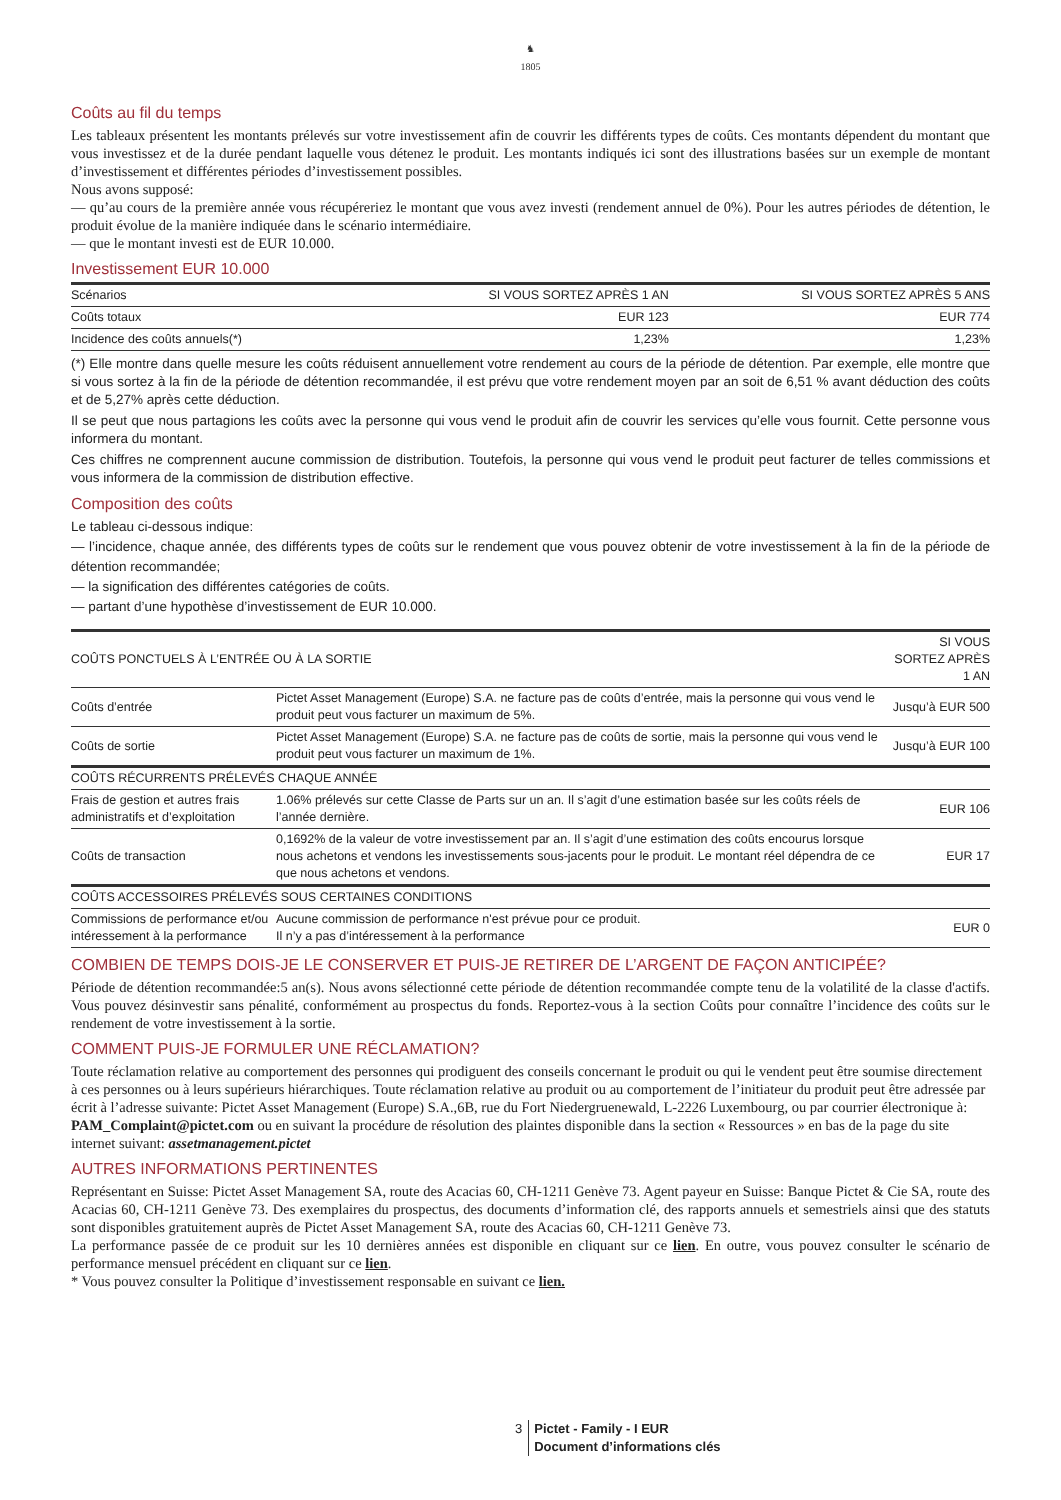♞
1805
Coûts au fil du temps
Les tableaux présentent les montants prélevés sur votre investissement afin de couvrir les différents types de coûts. Ces montants dépendent du montant que vous investissez et de la durée pendant laquelle vous détenez le produit. Les montants indiqués ici sont des illustrations basées sur un exemple de montant d’investissement et différentes périodes d’investissement possibles.
Nous avons supposé:
— qu’au cours de la première année vous récupéreriez le montant que vous avez investi (rendement annuel de 0%). Pour les autres périodes de détention, le produit évolue de la manière indiquée dans le scénario intermédiaire.
— que le montant investi est de EUR 10.000.
Investissement EUR 10.000
| Scénarios | SI VOUS SORTEZ APRÈS 1 AN | SI VOUS SORTEZ APRÈS 5 ANS |
| --- | --- | --- |
| Coûts totaux | EUR 123 | EUR 774 |
| Incidence des coûts annuels(*) | 1,23% | 1,23% |
(*) Elle montre dans quelle mesure les coûts réduisent annuellement votre rendement au cours de la période de détention. Par exemple, elle montre que si vous sortez à la fin de la période de détention recommandée, il est prévu que votre rendement moyen par an soit de 6,51 % avant déduction des coûts et de 5,27% après cette déduction.
Il se peut que nous partagions les coûts avec la personne qui vous vend le produit afin de couvrir les services qu’elle vous fournit. Cette personne vous informera du montant.
Ces chiffres ne comprennent aucune commission de distribution. Toutefois, la personne qui vous vend le produit peut facturer de telles commissions et vous informera de la commission de distribution effective.
Composition des coûts
Le tableau ci-dessous indique:
— l’incidence, chaque année, des différents types de coûts sur le rendement que vous pouvez obtenir de votre investissement à la fin de la période de détention recommandée;
— la signification des différentes catégories de coûts.
— partant d’une hypothèse d’investissement de EUR 10.000.
| COÛTS PONCTUELS À L’ENTRÉE OU À LA SORTIE | | SI VOUS SORTEZ APRÈS 1 AN |
| --- | --- | --- |
| Coûts d’entrée | Pictet Asset Management (Europe) S.A. ne facture pas de coûts d’entrée, mais la personne qui vous vend le produit peut vous facturer un maximum de 5%. | Jusqu’à EUR 500 |
| Coûts de sortie | Pictet Asset Management (Europe) S.A. ne facture pas de coûts de sortie, mais la personne qui vous vend le produit peut vous facturer un maximum de 1%. | Jusqu’à EUR 100 |
| COÛTS RÉCURRENTS PRÉLEVÉS CHAQUE ANNÉE | | |
| Frais de gestion et autres frais administratifs et d’exploitation | 1.06% prélevés sur cette Classe de Parts sur un an. Il s’agit d’une estimation basée sur les coûts réels de l’année dernière. | EUR 106 |
| Coûts de transaction | 0,1692% de la valeur de votre investissement par an. Il s’agit d’une estimation des coûts encourus lorsque nous achetons et vendons les investissements sous-jacents pour le produit. Le montant réel dépendra de ce que nous achetons et vendons. | EUR 17 |
| COÛTS ACCESSOIRES PRÉLEVÉS SOUS CERTAINES CONDITIONS | | |
| Commissions de performance et/ou intéressement à la performance | Aucune commission de performance n'est prévue pour ce produit. Il n’y a pas d’intéressement à la performance | EUR 0 |
COMBIEN DE TEMPS DOIS-JE LE CONSERVER ET PUIS-JE RETIRER DE L’ARGENT DE FAÇON ANTICIPÉE?
Période de détention recommandée:5 an(s). Nous avons sélectionné cette période de détention recommandée compte tenu de la volatilité de la classe d'actifs. Vous pouvez désinvestir sans pénalité, conformément au prospectus du fonds. Reportez-vous à la section Coûts pour connaître l’incidence des coûts sur le rendement de votre investissement à la sortie.
COMMENT PUIS-JE FORMULER UNE RÉCLAMATION?
Toute réclamation relative au comportement des personnes qui prodiguent des conseils concernant le produit ou qui le vendent peut être soumise directement à ces personnes ou à leurs supérieurs hiérarchiques. Toute réclamation relative au produit ou au comportement de l’initiateur du produit peut être adressée par écrit à l’adresse suivante: Pictet Asset Management (Europe) S.A.,6B, rue du Fort Niedergruenewald, L-2226 Luxembourg, ou par courrier électronique à: PAM_Complaint@pictet.com ou en suivant la procédure de résolution des plaintes disponible dans la section « Ressources » en bas de la page du site internet suivant: assetmanagement.pictet
AUTRES INFORMATIONS PERTINENTES
Représentant en Suisse: Pictet Asset Management SA, route des Acacias 60, CH-1211 Genève 73. Agent payeur en Suisse: Banque Pictet & Cie SA, route des Acacias 60, CH-1211 Genève 73. Des exemplaires du prospectus, des documents d’information clé, des rapports annuels et semestriels ainsi que des statuts sont disponibles gratuitement auprès de Pictet Asset Management SA, route des Acacias 60, CH-1211 Genève 73.
La performance passée de ce produit sur les 10 dernières années est disponible en cliquant sur ce lien. En outre, vous pouvez consulter le scénario de performance mensuel précédent en cliquant sur ce lien.
* Vous pouvez consulter la Politique d’investissement responsable en suivant ce lien.
3 Pictet - Family - I EUR
Document d’informations clés